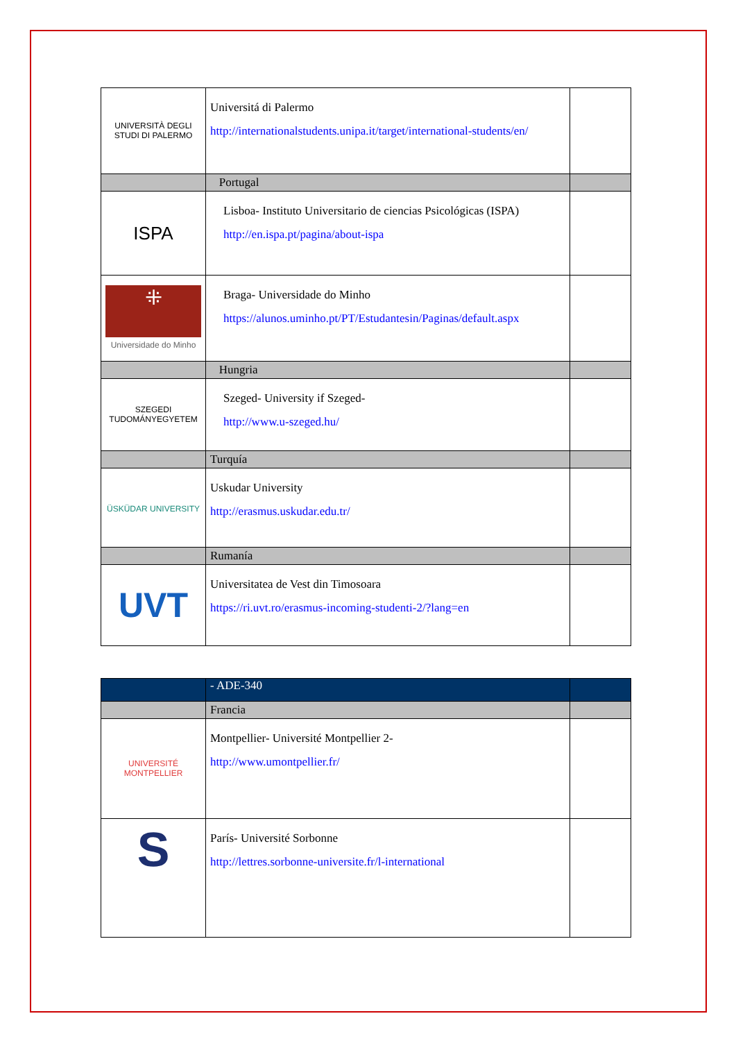| UNIVERSITÀ DEGLI STUDI DI PALERMO | Universitá di Palermo http://internationalstudents.unipa.it/target/international-students/en/ | |
| | Portugal | |
| ISPA | Lisboa- Instituto Universitario de ciencias Psicológicas (ISPA) http://en.ispa.pt/pagina/about-ispa | |
| ⁜ Universidade do Minho | Braga- Universidade do Minho https://alunos.uminho.pt/PT/Estudantesin/Paginas/default.aspx | |
| | Hungria | |
| SZEGEDI TUDOMÁNYEGYETEM | Szeged- University if Szeged- http://www.u-szeged.hu/ | |
| | Turquía | |
| ÜSKÜDAR UNIVERSITY | Uskudar University http://erasmus.uskudar.edu.tr/ | |
| | Rumanía | |
| UVT | Universitatea de Vest din Timosoara https://ri.uvt.ro/erasmus-incoming-studenti-2/?lang=en | |
| | - ADE-340 | |
| | Francia | |
| UNIVERSITÉ MONTPELLIER | Montpellier- Université Montpellier 2- http://www.umontpellier.fr/ | |
| S | París- Université Sorbonne http://lettres.sorbonne-universite.fr/l-international | |